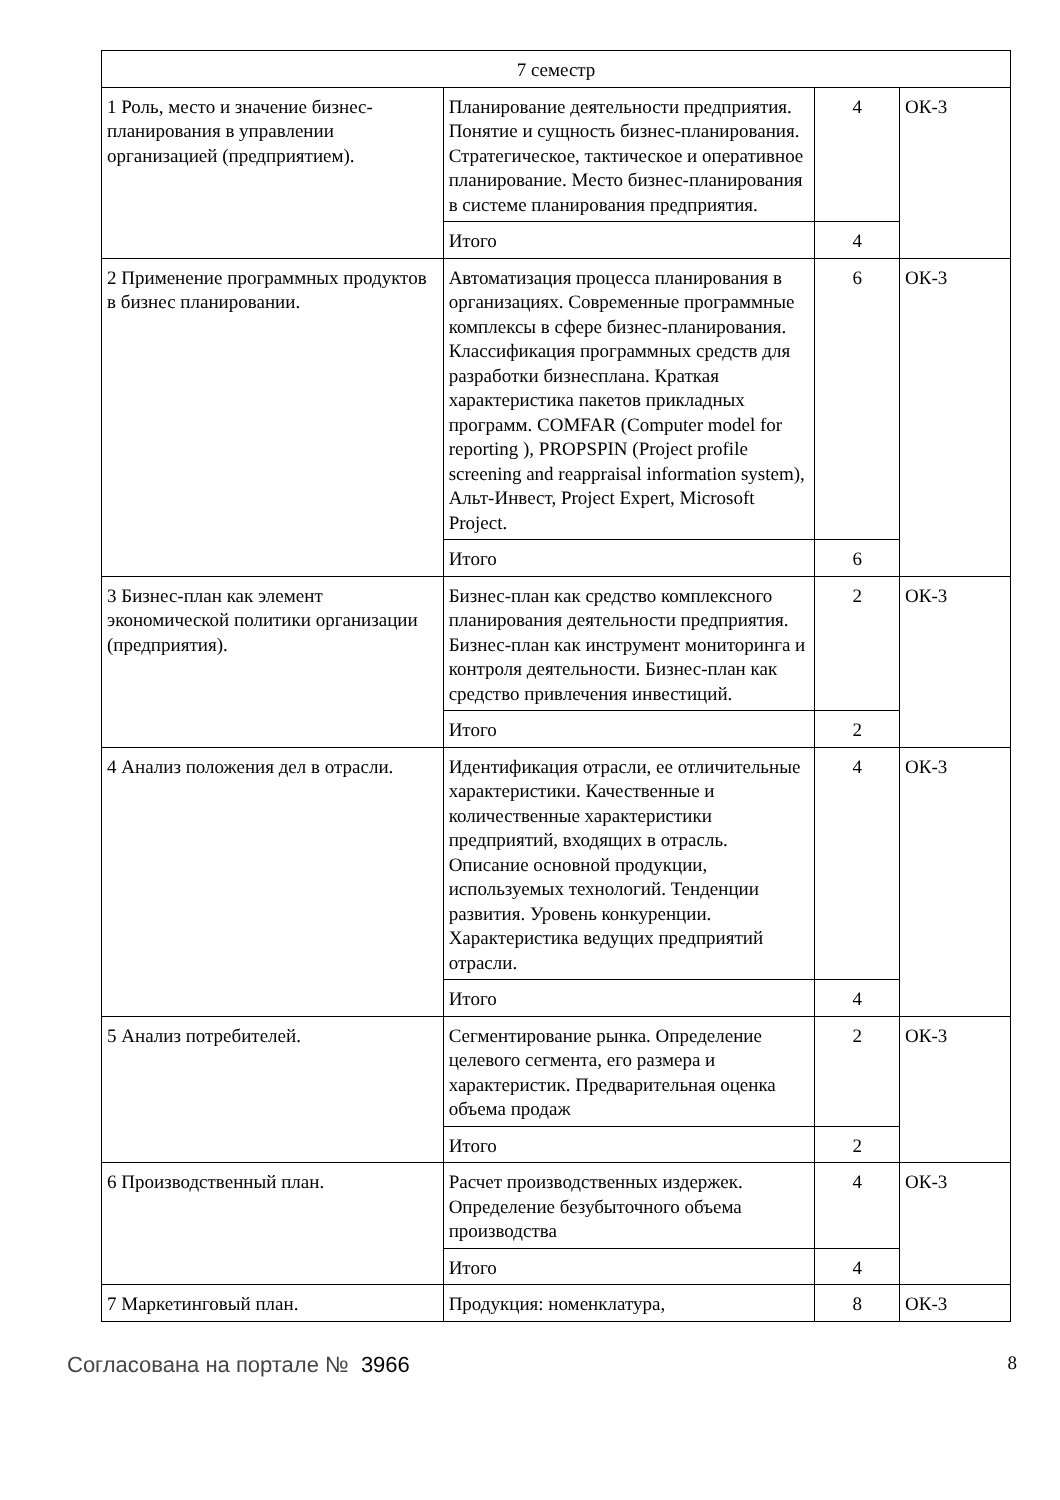| 7 семестр | | | |
| 1 Роль, место и значение бизнес-планирования в управлении организацией (предприятием). | Планирование деятельности предприятия. Понятие и сущность бизнес-планирования. Стратегическое, тактическое и оперативное планирование. Место бизнес-планирования в системе планирования предприятия. | 4 | ОК-3 |
| | Итого | 4 | |
| 2 Применение программных продуктов в бизнес планировании. | Автоматизация процесса планирования в организациях. Современные программные комплексы в сфере бизнес-планирования. Классификация программных средств для разработки бизнесплана. Краткая характеристика пакетов прикладных программ. COMFAR (Computer model for reporting ), PROPSPIN (Project profile screening and reappraisal information system), Альт-Инвест, Project Expert, Microsoft Project. | 6 | ОК-3 |
| | Итого | 6 | |
| 3 Бизнес-план как элемент экономической политики организации (предприятия). | Бизнес-план как средство комплексного планирования деятельности предприятия. Бизнес-план как инструмент мониторинга и контроля деятельности. Бизнес-план как средство привлечения инвестиций. | 2 | ОК-3 |
| | Итого | 2 | |
| 4 Анализ положения дел в отрасли. | Идентификация отрасли, ее отличительные характеристики. Качественные и количественные характеристики предприятий, входящих в отрасль. Описание основной продукции, используемых технологий. Тенденции развития. Уровень конкуренции. Характеристика ведущих предприятий отрасли. | 4 | ОК-3 |
| | Итого | 4 | |
| 5 Анализ потребителей. | Сегментирование рынка. Определение целевого сегмента, его размера и характеристик. Предварительная оценка объема продаж | 2 | ОК-3 |
| | Итого | 2 | |
| 6 Производственный план. | Расчет производственных издержек. Определение безубыточного объема производства | 4 | ОК-3 |
| | Итого | 4 | |
| 7 Маркетинговый план. | Продукция: номенклатура, | 8 | ОК-3 |
Согласована на портале № 3966
8